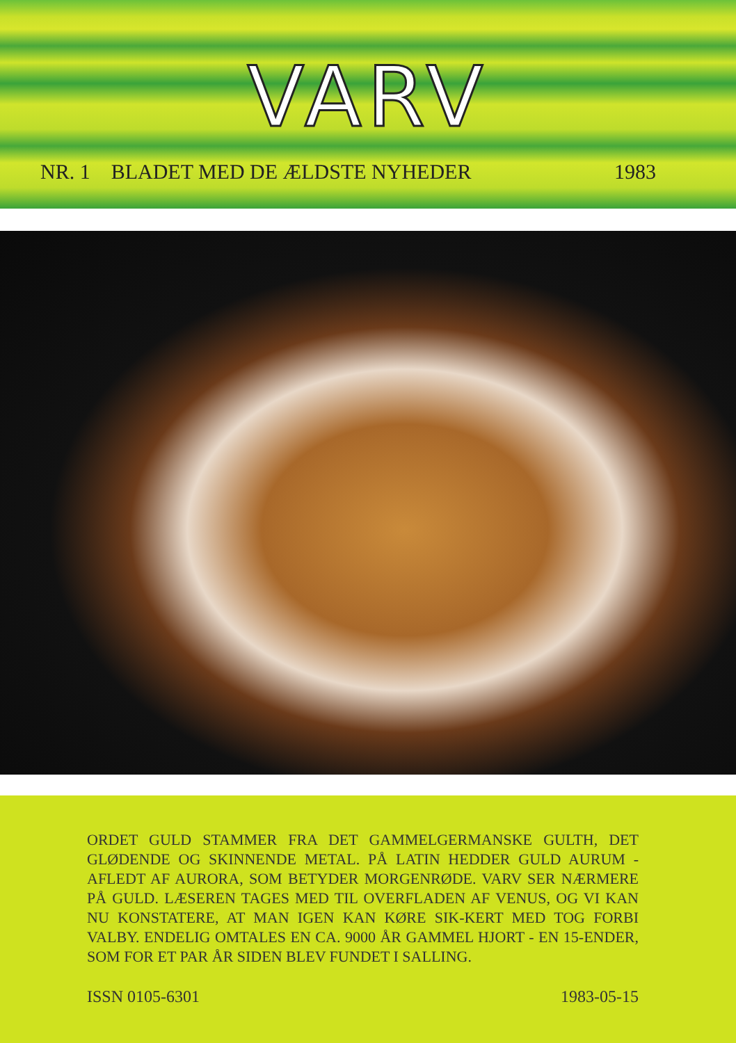VARV
NR. 1 BLADET MED DE ÆLDSTE NYHEDER 1983
ORDET GULD STAMMER FRA DET GAMMELGERMANSKE GULTH, DET GLØDENDE OG SKINNENDE METAL. PÅ LATIN HEDDER GULD AURUM -AFLEDT AF AURORA, SOM BETYDER MORGENRØDE. VARV SER NÆRMERE PÅ GULD. LÆSEREN TAGES MED TIL OVERFLADEN AF VENUS, OG VI KAN NU KONSTATERE, AT MAN IGEN KAN KØRE SIK-KERT MED TOG FORBI VALBY. ENDELIG OMTALES EN CA. 9000 ÅR GAMMEL HJORT - EN 15-ENDER, SOM FOR ET PAR ÅR SIDEN BLEV FUNDET I SALLING.
ISSN 0105-6301 1983-05-15